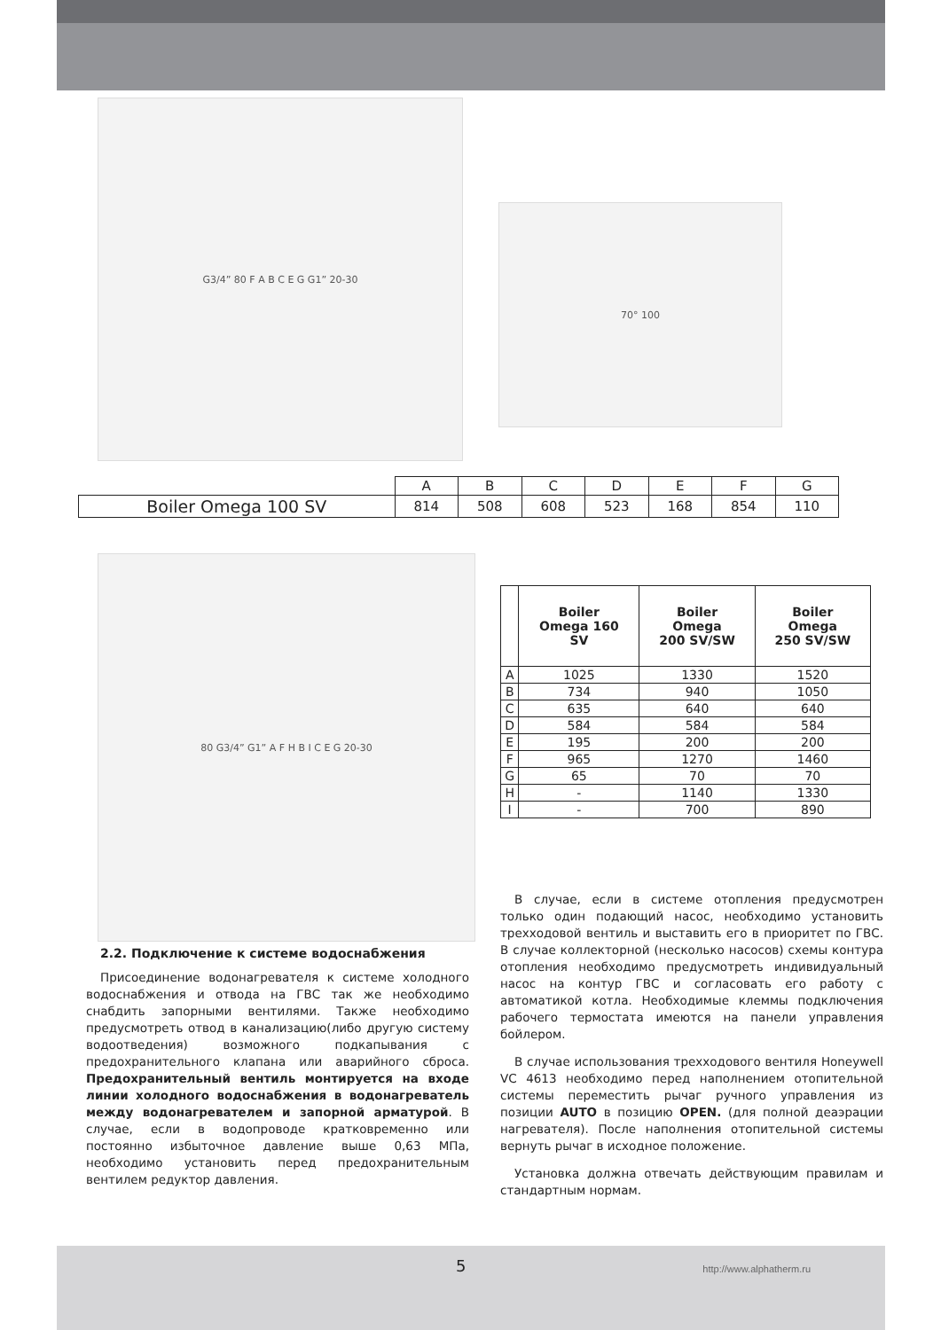G3/4” 80 F A B C E G G1” 20-30
70° 100
| | A | B | C | D | E | F | G |
| Boiler Omega 100 SV | 814 | 508 | 608 | 523 | 168 | 854 | 110 |
80 G3/4” G1” A F H B I C E G 20-30
| | Boiler Omega 160 SV | Boiler Omega 200 SV/SW | Boiler Omega 250 SV/SW |
| --- | --- | --- | --- |
| A | 1025 | 1330 | 1520 |
| B | 734 | 940 | 1050 |
| C | 635 | 640 | 640 |
| D | 584 | 584 | 584 |
| E | 195 | 200 | 200 |
| F | 965 | 1270 | 1460 |
| G | 65 | 70 | 70 |
| H | - | 1140 | 1330 |
| I | - | 700 | 890 |
2.2. Подключение к системе водоснабжения
Присоединение водонагревателя к системе холодного водоснабжения и отвода на ГВС так же необходимо снабдить запорными вентилями. Также необходимо предусмотреть отвод в канализацию(либо другую систему водоотведения) возможного подкапывания с предохранительного клапана или аварийного сброса. Предохранительный вентиль монтируется на входе линии холодного водоснабжения в водонагреватель между водонагревателем и запорной арматурой. В случае, если в водопроводе кратковременно или постоянно избыточное давление выше 0,63 МПа, необходимо установить перед предохранительным вентилем редуктор давления.
В случае, если в системе отопления предусмотрен только один подающий насос, необходимо установить трехходовой вентиль и выставить его в приоритет по ГВС. В случае коллекторной (несколько насосов) схемы контура отопления необходимо предусмотреть индивидуальный насос на контур ГВС и согласовать его работу с автоматикой котла. Необходимые клеммы подключения рабочего термостата имеются на панели управления бойлером.
В случае использования трехходового вентиля Honeywell VC 4613 необходимо перед наполнением отопительной системы переместить рычаг ручного управления из позиции AUTO в позицию OPEN. (для полной деаэрации нагревателя). После наполнения отопительной системы вернуть рычаг в исходное положение.
Установка должна отвечать действующим правилам и стандартным нормам.
5 http://www.alphatherm.ru